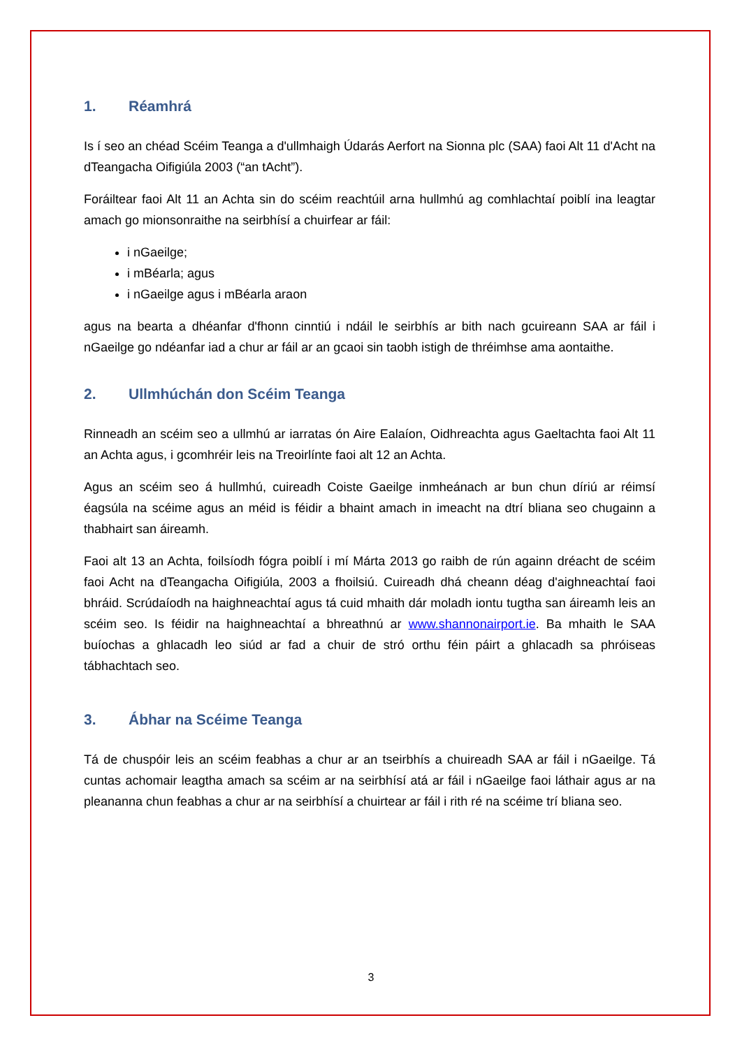1. Réamhrá
Is í seo an chéad Scéim Teanga a d'ullmhaigh Údarás Aerfort na Sionna plc (SAA) faoi Alt 11 d'Acht na dTeangacha Oifigiúla 2003 (“an tAcht”).
Foráiltear faoi Alt 11 an Achta sin do scéim reachtúil arna hullmhú ag comhlachtaí poiblí ina leagtar amach go mionsonraithe na seirbhísí a chuirfear ar fáil:
i nGaeilge;
i mBéarla; agus
i nGaeilge agus i mBéarla araon
agus na bearta a dhéanfar d'fhonn cinntiú i ndáil le seirbhís ar bith nach gcuireann SAA ar fáil i nGaeilge go ndéanfar iad a chur ar fáil ar an gcaoi sin taobh istigh de thréimhse ama aontaithe.
2. Ullmhúchán don Scéim Teanga
Rinneadh an scéim seo a ullmhú ar iarratas ón Aire Ealaíon, Oidhreachta agus Gaeltachta faoi Alt 11 an Achta agus, i gcomhréir leis na Treoirlínte faoi alt 12 an Achta.
Agus an scéim seo á hullmhú, cuireadh Coiste Gaeilge inmheánach ar bun chun díriú ar réimsí éagsúla na scéime agus an méid is féidir a bhaint amach in imeacht na dtrí bliana seo chugainn a thabhairt san áireamh.
Faoi alt 13 an Achta, foilsíodh fógra poiblí i mí Márta 2013 go raibh de rún againn dréacht de scéim faoi Acht na dTeangacha Oifigiúla, 2003 a fhoilsiú. Cuireadh dhá cheann déag d'aighneachtaí faoi bhráid. Scrúdaíodh na haighneachtaí agus tá cuid mhaith dár moladh iontu tugtha san áireamh leis an scéim seo. Is féidir na haighneachtaí a bhreathnú ar www.shannonairport.ie. Ba mhaith le SAA buíochas a ghlacadh leo siúd ar fad a chuir de stró orthu féin páirt a ghlacadh sa phróiseas tábhachtach seo.
3. Ábhar na Scéime Teanga
Tá de chuspóir leis an scéim feabhas a chur ar an tseirbhís a chuireadh SAA ar fáil i nGaeilge. Tá cuntas achomair leagtha amach sa scéim ar na seirbhísí atá ar fáil i nGaeilge faoi láthair agus ar na pleananna chun feabhas a chur ar na seirbhísí a chuirtear ar fáil i rith ré na scéime trí bliana seo.
3